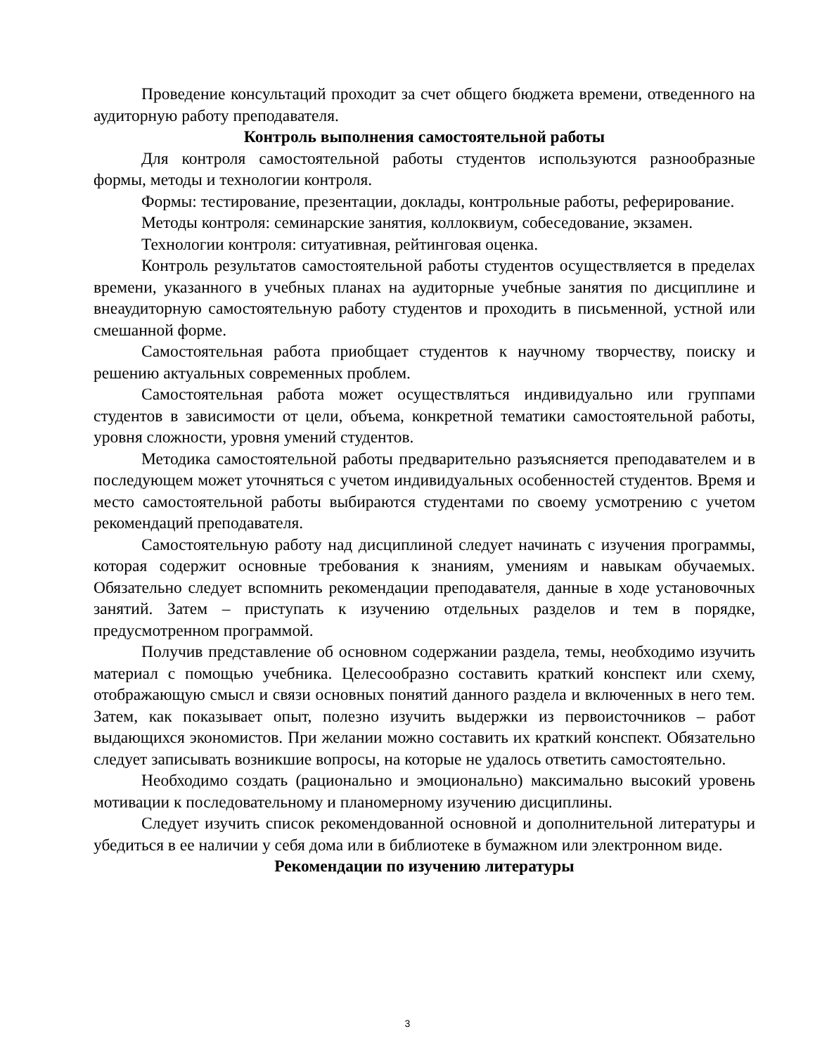Проведение консультаций проходит за счет общего бюджета времени, отведенного на аудиторную работу преподавателя.
Контроль выполнения самостоятельной работы
Для контроля самостоятельной работы студентов используются разнообразные формы, методы и технологии контроля.
Формы: тестирование, презентации, доклады, контрольные работы, реферирование.
Методы контроля: семинарские занятия, коллоквиум, собеседование, экзамен.
Технологии контроля: ситуативная, рейтинговая оценка.
Контроль результатов самостоятельной работы студентов осуществляется в пределах времени, указанного в учебных планах на аудиторные учебные занятия по дисциплине и внеаудиторную самостоятельную работу студентов и проходить в письменной, устной или смешанной форме.
Самостоятельная работа приобщает студентов к научному творчеству, поиску и решению актуальных современных проблем.
Самостоятельная работа может осуществляться индивидуально или группами студентов в зависимости от цели, объема, конкретной тематики самостоятельной работы, уровня сложности, уровня умений студентов.
Методика самостоятельной работы предварительно разъясняется преподавателем и в последующем может уточняться с учетом индивидуальных особенностей студентов. Время и место самостоятельной работы выбираются студентами по своему усмотрению с учетом рекомендаций преподавателя.
Самостоятельную работу над дисциплиной следует начинать с изучения программы, которая содержит основные требования к знаниям, умениям и навыкам обучаемых. Обязательно следует вспомнить рекомендации преподавателя, данные в ходе установочных занятий. Затем – приступать к изучению отдельных разделов и тем в порядке, предусмотренном программой.
Получив представление об основном содержании раздела, темы, необходимо изучить материал с помощью учебника. Целесообразно составить краткий конспект или схему, отображающую смысл и связи основных понятий данного раздела и включенных в него тем. Затем, как показывает опыт, полезно изучить выдержки из первоисточников – работ выдающихся экономистов. При желании можно составить их краткий конспект. Обязательно следует записывать возникшие вопросы, на которые не удалось ответить самостоятельно.
Необходимо создать (рационально и эмоционально) максимально высокий уровень мотивации к последовательному и планомерному изучению дисциплины.
Следует изучить список рекомендованной основной и дополнительной литературы и убедиться в ее наличии у себя дома или в библиотеке в бумажном или электронном виде.
Рекомендации по изучению литературы
3